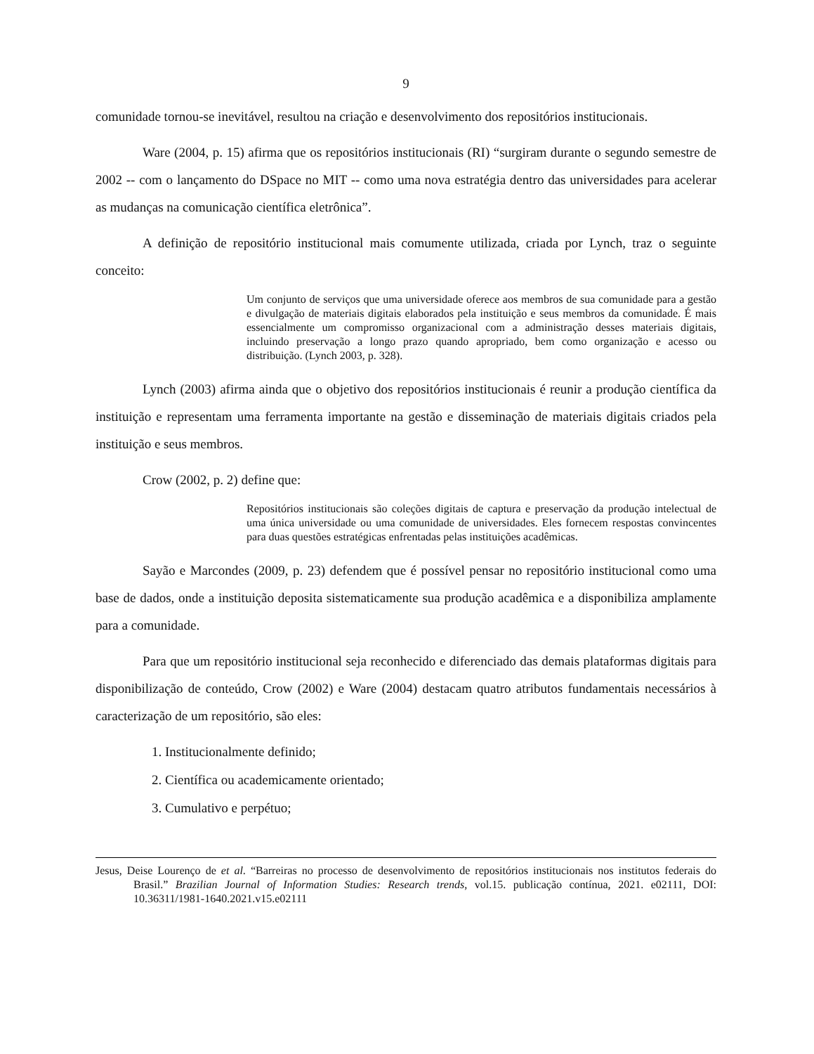9
comunidade tornou-se inevitável, resultou na criação e desenvolvimento dos repositórios institucionais.
Ware (2004, p. 15) afirma que os repositórios institucionais (RI) “surgiram durante o segundo semestre de 2002 -- com o lançamento do DSpace no MIT -- como uma nova estratégia dentro das universidades para acelerar as mudanças na comunicação científica eletrônica”.
A definição de repositório institucional mais comumente utilizada, criada por Lynch, traz o seguinte conceito:
Um conjunto de serviços que uma universidade oferece aos membros de sua comunidade para a gestão e divulgação de materiais digitais elaborados pela instituição e seus membros da comunidade. É mais essencialmente um compromisso organizacional com a administração desses materiais digitais, incluindo preservação a longo prazo quando apropriado, bem como organização e acesso ou distribuição. (Lynch 2003, p. 328).
Lynch (2003) afirma ainda que o objetivo dos repositórios institucionais é reunir a produção científica da instituição e representam uma ferramenta importante na gestão e disseminação de materiais digitais criados pela instituição e seus membros.
Crow (2002, p. 2) define que:
Repositórios institucionais são coleções digitais de captura e preservação da produção intelectual de uma única universidade ou uma comunidade de universidades. Eles fornecem respostas convincentes para duas questões estratégicas enfrentadas pelas instituições acadêmicas.
Sayão e Marcondes (2009, p. 23) defendem que é possível pensar no repositório institucional como uma base de dados, onde a instituição deposita sistematicamente sua produção acadêmica e a disponibiliza amplamente para a comunidade.
Para que um repositório institucional seja reconhecido e diferenciado das demais plataformas digitais para disponibilização de conteúdo, Crow (2002) e Ware (2004) destacam quatro atributos fundamentais necessários à caracterização de um repositório, são eles:
1. Institucionalmente definido;
2. Científica ou academicamente orientado;
3. Cumulativo e perpétuo;
Jesus, Deise Lourenço de et al. “Barreiras no processo de desenvolvimento de repositórios institucionais nos institutos federais do Brasil.” Brazilian Journal of Information Studies: Research trends, vol.15. publicação contínua, 2021. e02111, DOI: 10.36311/1981-1640.2021.v15.e02111